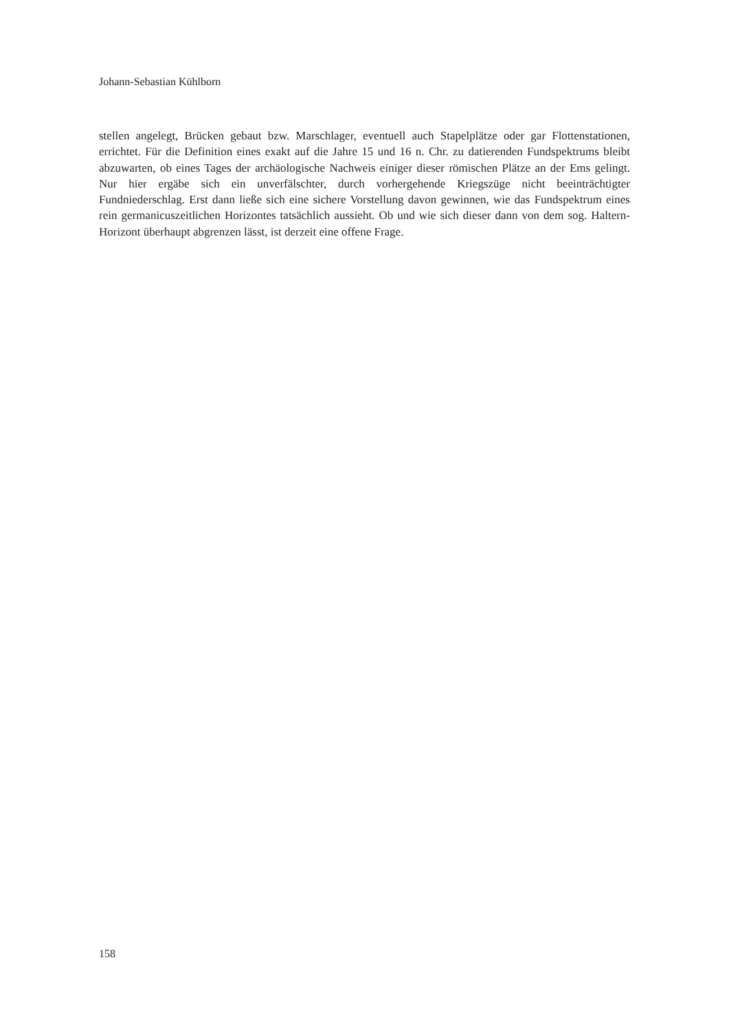Johann-Sebastian Kühlborn
stellen angelegt, Brücken gebaut bzw. Marschlager, eventuell auch Stapelplätze oder gar Flotten­stationen, errichtet. Für die Definition eines exakt auf die Jahre 15 und 16 n. Chr. zu datierenden Fundspektrums bleibt abzuwarten, ob eines Tages der archäologische Nachweis einiger dieser römischen Plätze an der Ems gelingt. Nur hier ergäbe sich ein unverfälschter, durch vorherge­hende Kriegszüge nicht beeinträchtigter Fundniederschlag. Erst dann ließe sich eine sichere Vor­stellung davon gewinnen, wie das Fundspektrum eines rein germanicuszeitlichen Horizontes tatsächlich aussieht. Ob und wie sich dieser dann von dem sog. Haltern-Horizont überhaupt abgrenzen lässt, ist derzeit eine offene Frage.
158